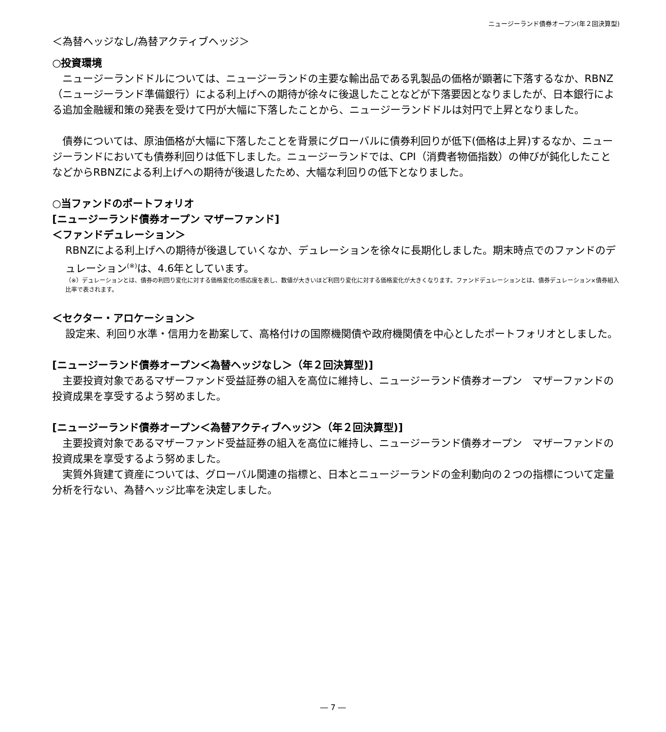ニュージーランド債券オープン(年２回決算型)
＜為替ヘッジなし/為替アクティブヘッジ＞
○投資環境
　ニュージーランドドルについては、ニュージーランドの主要な輸出品である乳製品の価格が顕著に下落するなか、RBNZ（ニュージーランド準備銀行）による利上げへの期待が徐々に後退したことなどが下落要因となりましたが、日本銀行による追加金融緩和策の発表を受けて円が大幅に下落したことから、ニュージーランドドルは対円で上昇となりました。
　債券については、原油価格が大幅に下落したことを背景にグローバルに債券利回りが低下(価格は上昇)するなか、ニュージーランドにおいても債券利回りは低下しました。ニュージーランドでは、CPI（消費者物価指数）の伸びが鈍化したことなどからRBNZによる利上げへの期待が後退したため、大幅な利回りの低下となりました。
○当ファンドのポートフォリオ
[ニュージーランド債券オープン マザーファンド]
＜ファンドデュレーション＞
RBNZによる利上げへの期待が後退していくなか、デュレーションを徐々に長期化しました。期末時点でのファンドのデュレーション<sup>(※)</sup>は、4.6年としています。
（※）デュレーションとは、債券の利回り変化に対する価格変化の感応度を表し、数値が大きいほど利回り変化に対する価格変化が大きくなります。ファンドデュレーションとは、債券デュレーション×債券組入比率で表されます。
＜セクター・アロケーション＞
設定来、利回り水準・信用力を勘案して、高格付けの国際機関債や政府機関債を中心としたポートフォリオとしました。
[ニュージーランド債券オープン＜為替ヘッジなし＞（年２回決算型)]
　主要投資対象であるマザーファンド受益証券の組入を高位に維持し、ニュージーランド債券オープン　マザーファンドの投資成果を享受するよう努めました。
[ニュージーランド債券オープン＜為替アクティブヘッジ＞（年２回決算型)]
　主要投資対象であるマザーファンド受益証券の組入を高位に維持し、ニュージーランド債券オープン　マザーファンドの投資成果を享受するよう努めました。
　実質外貨建て資産については、グローバル関連の指標と、日本とニュージーランドの金利動向の２つの指標について定量分析を行ない、為替ヘッジ比率を決定しました。
― 7 ―